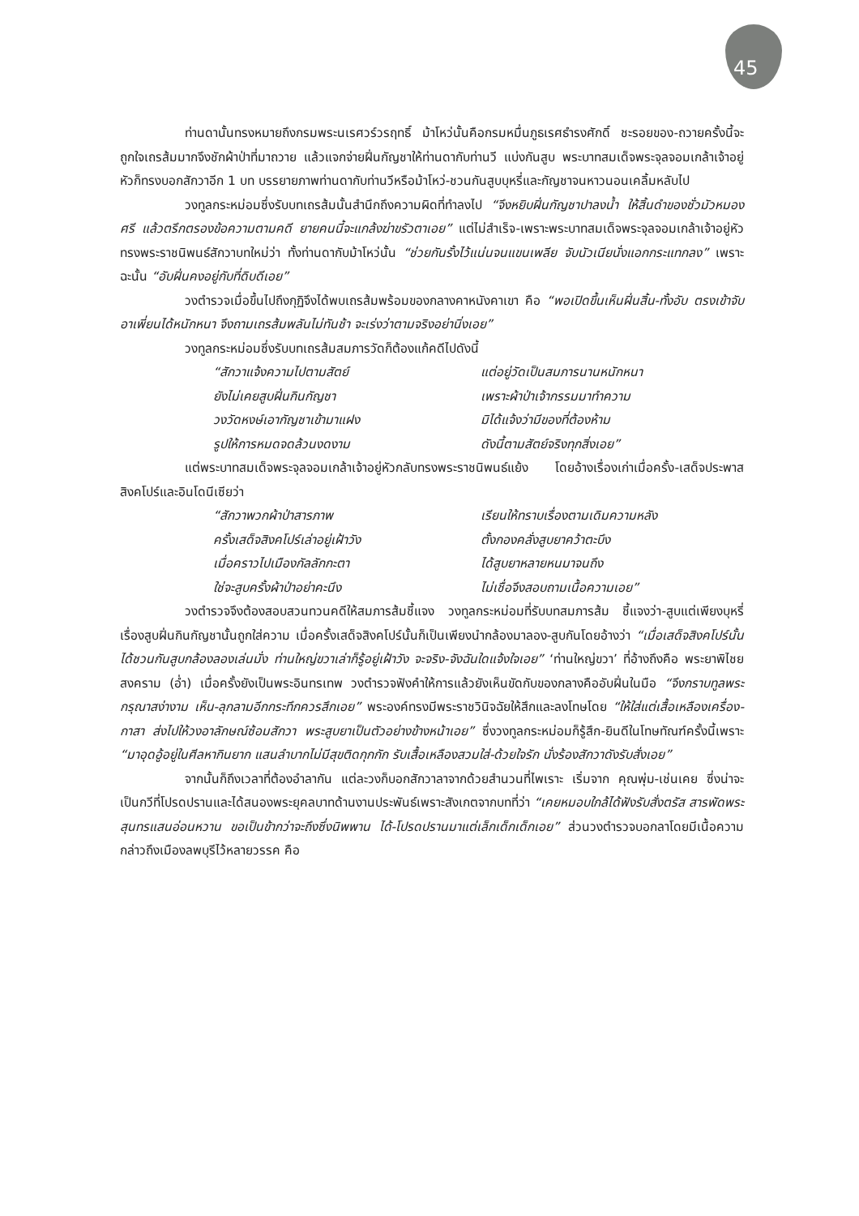45
ท่านดานั้นทรงหมายถึงกรมพระนเรศวร์วรฤทธิ์ ม้าโหว่นั้นคือกรมหมื่นภูธเรศธำรงศักดิ์ ชะรอยของ-ถวายครั้งนี้จะถูกใจเถรส้มมากจึงชักผ้าป่าที่มาถวาย แล้วแจกจ่ายฝิ่นกัญชาให้ท่านดากับท่านวี แบ่งกันสูบ พระบาทสมเด็จพระจุลจอมเกล้าเจ้าอยู่หัวก็ทรงบอกสักวาอีก 1 บท บรรยายภาพท่านดากับท่านวีหรือม้าโหว่-ชวนกันสูบบุหรี่และกัญชาจนหาวนอนเคลิ้มหลับไป
วงทูลกระหม่อมซึ่งรับบทเถรส้มนั้นสำนึกถึงความผิดที่ทำลงไป “จึงหยิบฝิ่นกัญชาปาลงน้ำ ให้สิ้นดำของชั่วมัวหมองศรี แล้วตรึกตรองข้อความตามคดี ยายคนนี้จะแกล้งฆ่าขรัวตาเอย” แต่ไม่สำเร็จ-เพราะพระบาทสมเด็จพระจุลจอมเกล้าเจ้าอยู่หัวทรงพระราชนิพนธ์สักวาบทใหม่ว่า ทั้งท่านดากับม้าโหว่นั้น “ช่วยกันรั้งไว้แน่นจนแขนเพลีย จับนัวเนียนั่งแอกกระแทกลง” เพราะฉะนั้น “อับฝิ่นคงอยู่กับที่ดิบดีเอย”
วงตำรวจเมื่อขึ้นไปถึงกุฏิจึงได้พบเถรส้มพร้อมของกลางคาหนังคาเขา คือ “พอเปิดขึ้นเห็นฝิ่นสิ้น-ทั้งอับ ตรงเข้าจับอาเพี่ยนได้หนักหนา จึงถามเถรส้มพลันไม่ทันช้า จะเร่งว่าตามจริงอย่านิ่งเอย”
วงทูลกระหม่อมซึ่งรับบทเถรส้มสมภารวัดก็ต้องแก้คดีไปดังนี้
“สักวาแจ้งความไปตามสัตย์ แต่อยู่วัดเป็นสมภารนานหนักหนา ยังไม่เคยสูบฝิ่นกินกัญชา เพราะผ้าป่าเจ้ากรรมมาทำความ วงวัดหงษ์เอากัญชาเข้ามาแฝง มิได้แจ้งว่ามีของที่ต้องห้าม รูปให้การหมดจดล้วนงดงาม ดังนี้ตามสัตย์จริงทุกสิ่งเอย”
แต่พระบาทสมเด็จพระจุลจอมเกล้าเจ้าอยู่หัวกลับทรงพระราชนิพนธ์แย้ง โดยอ้างเรื่องเก่าเมื่อครั้ง-เสด็จประพาสสิงคโปร์และอินโดนีเซียว่า
“สักวาพวกผ้าป่าสารภาพ เรียนให้ทราบเรื่องตามเดิมความหลัง ครั้งเสด็จสิงคโปร์เล่าอยู่เฝ้าวัง ตั้งกองคลั่งสูบยาคว้าตะบึง เมื่อคราวไปเมืองกัลลักกะตา ได้สูบยาหลายหนมาจนถึง ใช่จะสูบครั้งผ้าป่าอย่าคะนึง ไม่เชื่อจึงสอบถามเนื้อความเอย”
วงตำรวจจึงต้องสอบสวนทวนคดีให้สมภารส้มชี้แจง วงทูลกระหม่อมที่รับบทสมภารส้ม ชี้แจงว่า-สูบแต่เพียงบุหรี่ เรื่องสูบฝิ่นกินกัญชานั้นถูกใส่ความ เมื่อครั้งเสด็จสิงคโปร์นั้นก็เป็นเพียงนำกล้องมาลอง-สูบกันโดยอ้างว่า “เมื่อเสด็จสิงคโปร์นั้น ได้ชวนกันสูบกล้องลองเล่นมั่ง ท่านใหญ่ขวาเล่าก็รู้อยู่เฝ้าวัง จะจริง-จังฉันใดแจ้งใจเอย” ‘ท่านใหญ่ขวา’ ที่อ้างถึงคือ พระยาพิไชยสงคราม (อ่ำ) เมื่อครั้งยังเป็นพระอินทรเทพ วงตำรวจฟังคำให้การแล้วยังเห็นขัดกับของกลางคืออับฝิ่นในมือ “จึงกราบทูลพระกรุณาสง่างาม เห็น-ลุกลามอีกกระทึกควรสึกเอย” พระองค์ทรงมีพระราชวินิจฉัยให้สึกและลงโทษโดย “ให้ใส่แต่เสื้อเหลืองเครื่อง-กาสา ส่งไปให้วงอาลักษณ์ซ้อมสักวา พระสูบยาเป็นตัวอย่างข้างหน้าเอย” ซึ่งวงทูลกระหม่อมก็รู้สึก-ยินดีในโทษทัณฑ์ครั้งนี้เพราะ “มาอุดอู้อยู่ในศีลหากินยาก แสนลำบากไม่มีสุขติดกุกกัก รับเสื้อเหลืองสวมใส่-ด้วยใจรัก นั่งร้องสักวาดังรับสั่งเอย”
จากนั้นก็ถึงเวลาที่ต้องอำลากัน แต่ละวงก็บอกสักวาลาจากด้วยสำนวนที่ไพเราะ เริ่มจาก คุณพุ่ม-เช่นเคย ซึ่งน่าจะเป็นกวีที่โปรดปรานและได้สนองพระยุคลบาทด้านงานประพันธ์เพราะสังเกตจากบทที่ว่า “เคยหมอบใกล้ได้ฟังรับสั่งตรัส สารพัดพระสุนทรแสนอ่อนหวาน ขอเป็นข้ากว่าจะถึงซึ่งนิพพาน ได้-โปรดปรานมาแต่เล็กเด็กเด็กเอย” ส่วนวงตำรวจบอกลาโดยมีเนื้อความกล่าวถึงเมืองลพบุรีไว้หลายวรรค คือ